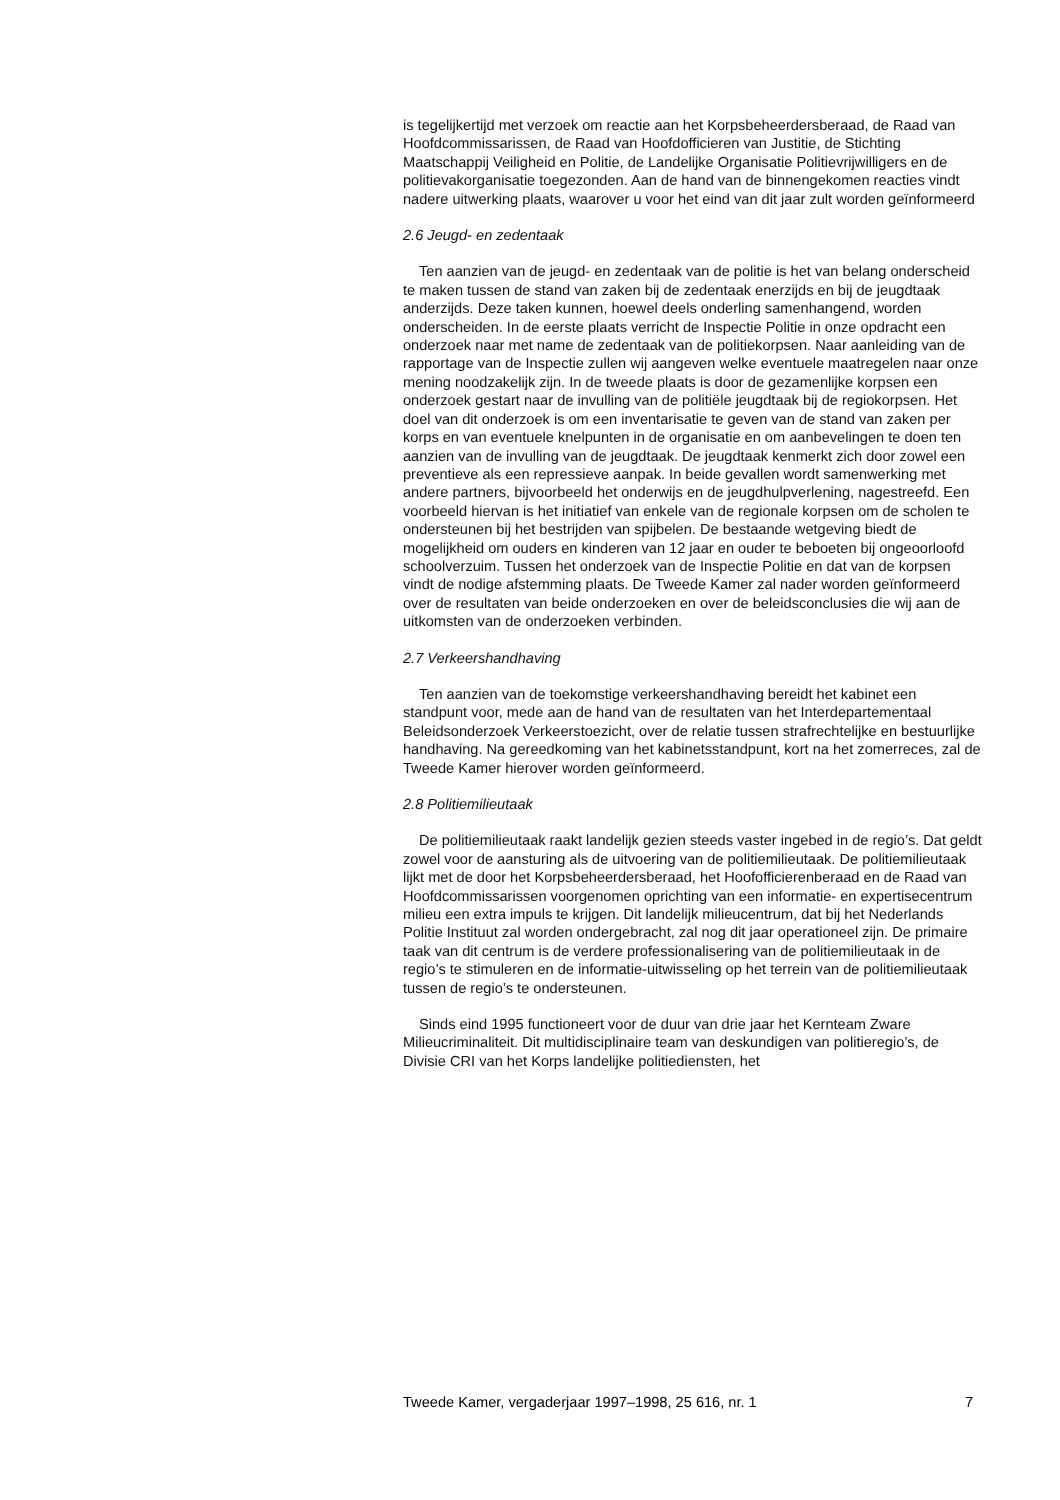is tegelijkertijd met verzoek om reactie aan het Korpsbeheerdersberaad, de Raad van Hoofdcommissarissen, de Raad van Hoofdofficieren van Justitie, de Stichting Maatschappij Veiligheid en Politie, de Landelijke Organisatie Politievrijwilligers en de politievakorganisatie toegezonden. Aan de hand van de binnengekomen reacties vindt nadere uitwerking plaats, waarover u voor het eind van dit jaar zult worden geïnformeerd
2.6 Jeugd- en zedentaak
Ten aanzien van de jeugd- en zedentaak van de politie is het van belang onderscheid te maken tussen de stand van zaken bij de zedentaak enerzijds en bij de jeugdtaak anderzijds. Deze taken kunnen, hoewel deels onderling samenhangend, worden onderscheiden. In de eerste plaats verricht de Inspectie Politie in onze opdracht een onderzoek naar met name de zedentaak van de politiekorpsen. Naar aanleiding van de rapportage van de Inspectie zullen wij aangeven welke eventuele maatregelen naar onze mening noodzakelijk zijn. In de tweede plaats is door de gezamenlijke korpsen een onderzoek gestart naar de invulling van de politiële jeugdtaak bij de regiokorpsen. Het doel van dit onderzoek is om een inventarisatie te geven van de stand van zaken per korps en van eventuele knelpunten in de organisatie en om aanbevelingen te doen ten aanzien van de invulling van de jeugdtaak. De jeugdtaak kenmerkt zich door zowel een preventieve als een repressieve aanpak. In beide gevallen wordt samenwerking met andere partners, bijvoorbeeld het onderwijs en de jeugdhulpverlening, nagestreefd. Een voorbeeld hiervan is het initiatief van enkele van de regionale korpsen om de scholen te ondersteunen bij het bestrijden van spijbelen. De bestaande wetgeving biedt de mogelijkheid om ouders en kinderen van 12 jaar en ouder te beboeten bij ongeoorloofd schoolverzuim. Tussen het onderzoek van de Inspectie Politie en dat van de korpsen vindt de nodige afstemming plaats. De Tweede Kamer zal nader worden geïnformeerd over de resultaten van beide onderzoeken en over de beleidsconclusies die wij aan de uitkomsten van de onderzoeken verbinden.
2.7 Verkeershandhaving
Ten aanzien van de toekomstige verkeershandhaving bereidt het kabinet een standpunt voor, mede aan de hand van de resultaten van het Interdepartementaal Beleidsonderzoek Verkeerstoezicht, over de relatie tussen strafrechtelijke en bestuurlijke handhaving. Na gereedkoming van het kabinetsstandpunt, kort na het zomerreces, zal de Tweede Kamer hierover worden geïnformeerd.
2.8 Politiemilieutaak
De politiemilieutaak raakt landelijk gezien steeds vaster ingebed in de regio’s. Dat geldt zowel voor de aansturing als de uitvoering van de politiemilieutaak. De politiemilieutaak lijkt met de door het Korpsbeheerdersberaad, het Hoofofficierenberaad en de Raad van Hoofdcommissarissen voorgenomen oprichting van een informatie- en expertisecentrum milieu een extra impuls te krijgen. Dit landelijk milieucentrum, dat bij het Nederlands Politie Instituut zal worden ondergebracht, zal nog dit jaar operationeel zijn. De primaire taak van dit centrum is de verdere professionalisering van de politiemilieutaak in de regio’s te stimuleren en de informatie-uitwisseling op het terrein van de politiemilieutaak tussen de regio’s te ondersteunen.
Sinds eind 1995 functioneert voor de duur van drie jaar het Kernteam Zware Milieucriminaliteit. Dit multidisciplinaire team van deskundigen van politieregio’s, de Divisie CRI van het Korps landelijke politiediensten, het
Tweede Kamer, vergaderjaar 1997–1998, 25 616, nr. 1 7